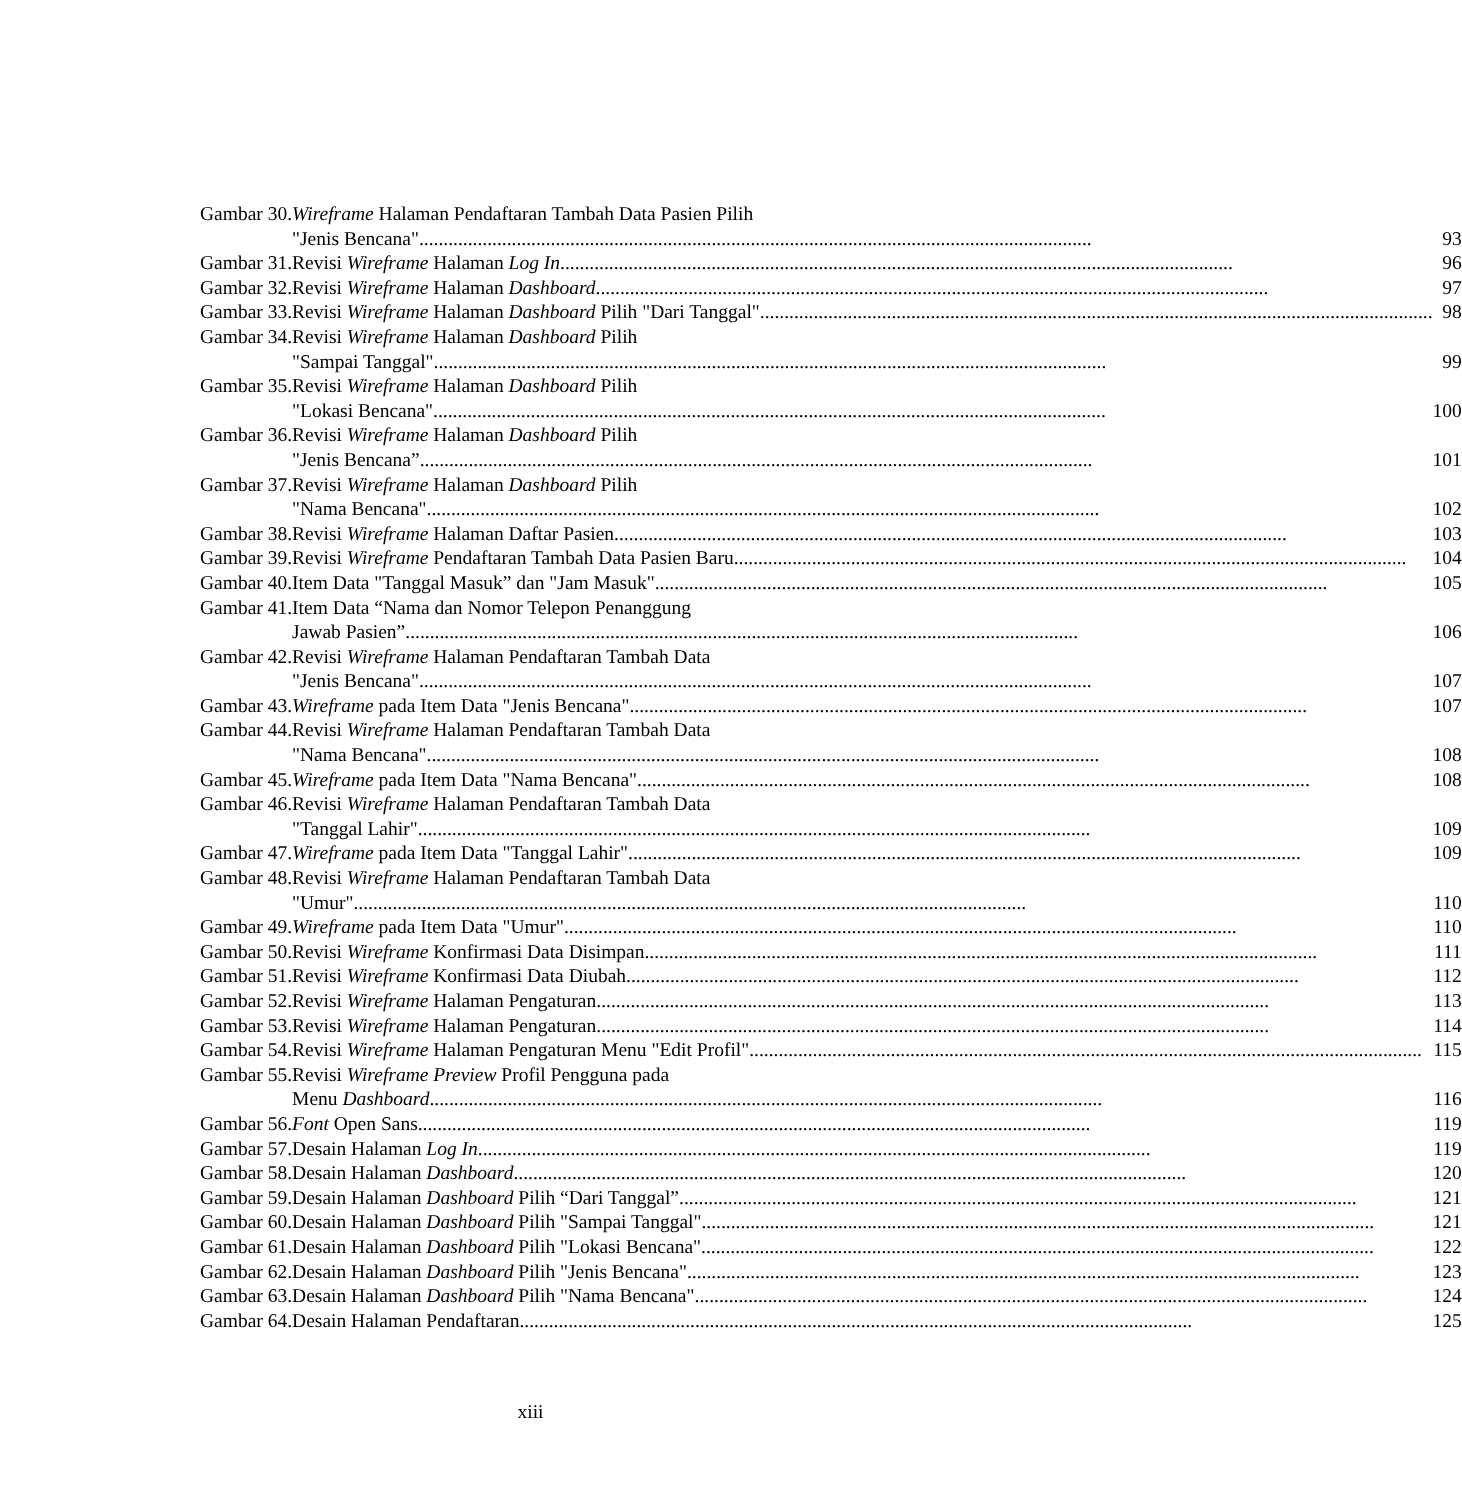| Gambar 30. | Wireframe Halaman Pendaftaran Tambah Data Pasien Pilih "Jenis Bencana" | 93 |
| Gambar 31. | Revisi Wireframe Halaman Log In | 96 |
| Gambar 32. | Revisi Wireframe Halaman Dashboard | 97 |
| Gambar 33. | Revisi Wireframe Halaman Dashboard Pilih "Dari Tanggal" | 98 |
| Gambar 34. | Revisi Wireframe Halaman Dashboard Pilih "Sampai Tanggal" | 99 |
| Gambar 35. | Revisi Wireframe Halaman Dashboard Pilih "Lokasi Bencana" | 100 |
| Gambar 36. | Revisi Wireframe Halaman Dashboard Pilih "Jenis Bencana” | 101 |
| Gambar 37. | Revisi Wireframe Halaman Dashboard Pilih "Nama Bencana" | 102 |
| Gambar 38. | Revisi Wireframe Halaman Daftar Pasien | 103 |
| Gambar 39. | Revisi Wireframe Pendaftaran Tambah Data Pasien Baru | 104 |
| Gambar 40. | Item Data "Tanggal Masuk” dan "Jam Masuk" | 105 |
| Gambar 41. | Item Data “Nama dan Nomor Telepon Penanggung Jawab Pasien” | 106 |
| Gambar 42. | Revisi Wireframe Halaman Pendaftaran Tambah Data "Jenis Bencana" | 107 |
| Gambar 43. | Wireframe pada Item Data "Jenis Bencana". | 107 |
| Gambar 44. | Revisi Wireframe Halaman Pendaftaran Tambah Data "Nama Bencana" | 108 |
| Gambar 45. | Wireframe pada Item Data "Nama Bencana" | 108 |
| Gambar 46. | Revisi Wireframe Halaman Pendaftaran Tambah Data "Tanggal Lahir" | 109 |
| Gambar 47. | Wireframe pada Item Data "Tanggal Lahir" | 109 |
| Gambar 48. | Revisi Wireframe Halaman Pendaftaran Tambah Data "Umur" | 110 |
| Gambar 49. | Wireframe pada Item Data "Umur" | 110 |
| Gambar 50. | Revisi Wireframe Konfirmasi Data Disimpan | 111 |
| Gambar 51. | Revisi Wireframe Konfirmasi Data Diubah | 112 |
| Gambar 52. | Revisi Wireframe Halaman Pengaturan | 113 |
| Gambar 53. | Revisi Wireframe Halaman Pengaturan | 114 |
| Gambar 54. | Revisi Wireframe Halaman Pengaturan Menu "Edit Profil" | 115 |
| Gambar 55. | Revisi Wireframe Preview Profil Pengguna pada Menu Dashboard | 116 |
| Gambar 56. | Font Open Sans | 119 |
| Gambar 57. | Desain Halaman Log In | 119 |
| Gambar 58. | Desain Halaman Dashboard | 120 |
| Gambar 59. | Desain Halaman Dashboard Pilih “Dari Tanggal”. | 121 |
| Gambar 60. | Desain Halaman Dashboard Pilih "Sampai Tanggal" | 121 |
| Gambar 61. | Desain Halaman Dashboard Pilih "Lokasi Bencana" | 122 |
| Gambar 62. | Desain Halaman Dashboard Pilih "Jenis Bencana" | 123 |
| Gambar 63. | Desain Halaman Dashboard Pilih "Nama Bencana" | 124 |
| Gambar 64. | Desain Halaman Pendaftaran | 125 |
xiii